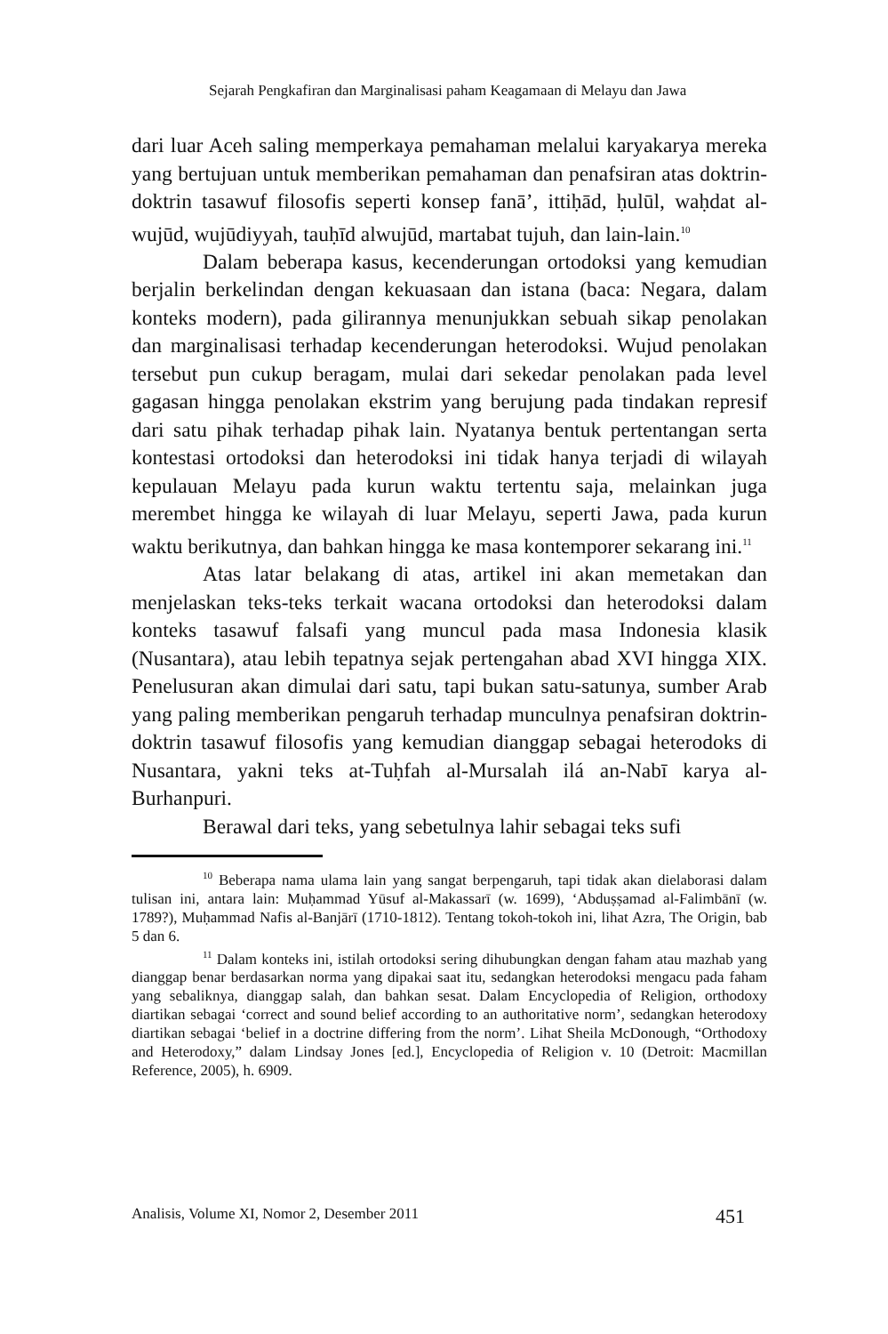Sejarah Pengkafiran dan Marginalisasi paham Keagamaan di Melayu dan Jawa
dari luar Aceh saling memperkaya pemahaman melalui karyakarya mereka yang bertujuan untuk memberikan pemahaman dan penafsiran atas doktrin-doktrin tasawuf filosofis seperti konsep fanā’, ittiḥād, ḥulūl, waḥdat al-wujūd, wujūdiyyah, tauḥīd alwujūd, martabat tujuh, dan lain-lain.<sup>10</sup>
Dalam beberapa kasus, kecenderungan ortodoksi yang kemudian berjalin berkelindan dengan kekuasaan dan istana (baca: Negara, dalam konteks modern), pada gilirannya menunjukkan sebuah sikap penolakan dan marginalisasi terhadap kecenderungan heterodoksi. Wujud penolakan tersebut pun cukup beragam, mulai dari sekedar penolakan pada level gagasan hingga penolakan ekstrim yang berujung pada tindakan represif dari satu pihak terhadap pihak lain. Nyatanya bentuk pertentangan serta kontestasi ortodoksi dan heterodoksi ini tidak hanya terjadi di wilayah kepulauan Melayu pada kurun waktu tertentu saja, melainkan juga merembet hingga ke wilayah di luar Melayu, seperti Jawa, pada kurun waktu berikutnya, dan bahkan hingga ke masa kontemporer sekarang ini.<sup>11</sup>
Atas latar belakang di atas, artikel ini akan memetakan dan menjelaskan teks-teks terkait wacana ortodoksi dan heterodoksi dalam konteks tasawuf falsafi yang muncul pada masa Indonesia klasik (Nusantara), atau lebih tepatnya sejak pertengahan abad XVI hingga XIX. Penelusuran akan dimulai dari satu, tapi bukan satu-satunya, sumber Arab yang paling memberikan pengaruh terhadap munculnya penafsiran doktrin-doktrin tasawuf filosofis yang kemudian dianggap sebagai heterodoks di Nusantara, yakni teks at-Tuḥfah al-Mursalah ilá an-Nabī karya al-Burhanpuri.
Berawal dari teks, yang sebetulnya lahir sebagai teks sufi
<sup>10</sup> Beberapa nama ulama lain yang sangat berpengaruh, tapi tidak akan dielaborasi dalam tulisan ini, antara lain: Muḥammad Yūsuf al-Makassarī (w. 1699), ‘Abduṣṣamad al-Falimbānī (w. 1789?), Muḥammad Nafis al-Banjārī (1710-1812). Tentang tokoh-tokoh ini, lihat Azra, The Origin, bab 5 dan 6.
<sup>11</sup> Dalam konteks ini, istilah ortodoksi sering dihubungkan dengan faham atau mazhab yang dianggap benar berdasarkan norma yang dipakai saat itu, sedangkan heterodoksi mengacu pada faham yang sebaliknya, dianggap salah, dan bahkan sesat. Dalam Encyclopedia of Religion, orthodoxy diartikan sebagai ‘correct and sound belief according to an authoritative norm’, sedangkan heterodoxy diartikan sebagai ‘belief in a doctrine differing from the norm’. Lihat Sheila McDonough, “Orthodoxy and Heterodoxy,” dalam Lindsay Jones [ed.], Encyclopedia of Religion v. 10 (Detroit: Macmillan Reference, 2005), h. 6909.
Analisis, Volume XI, Nomor 2, Desember 2011 451